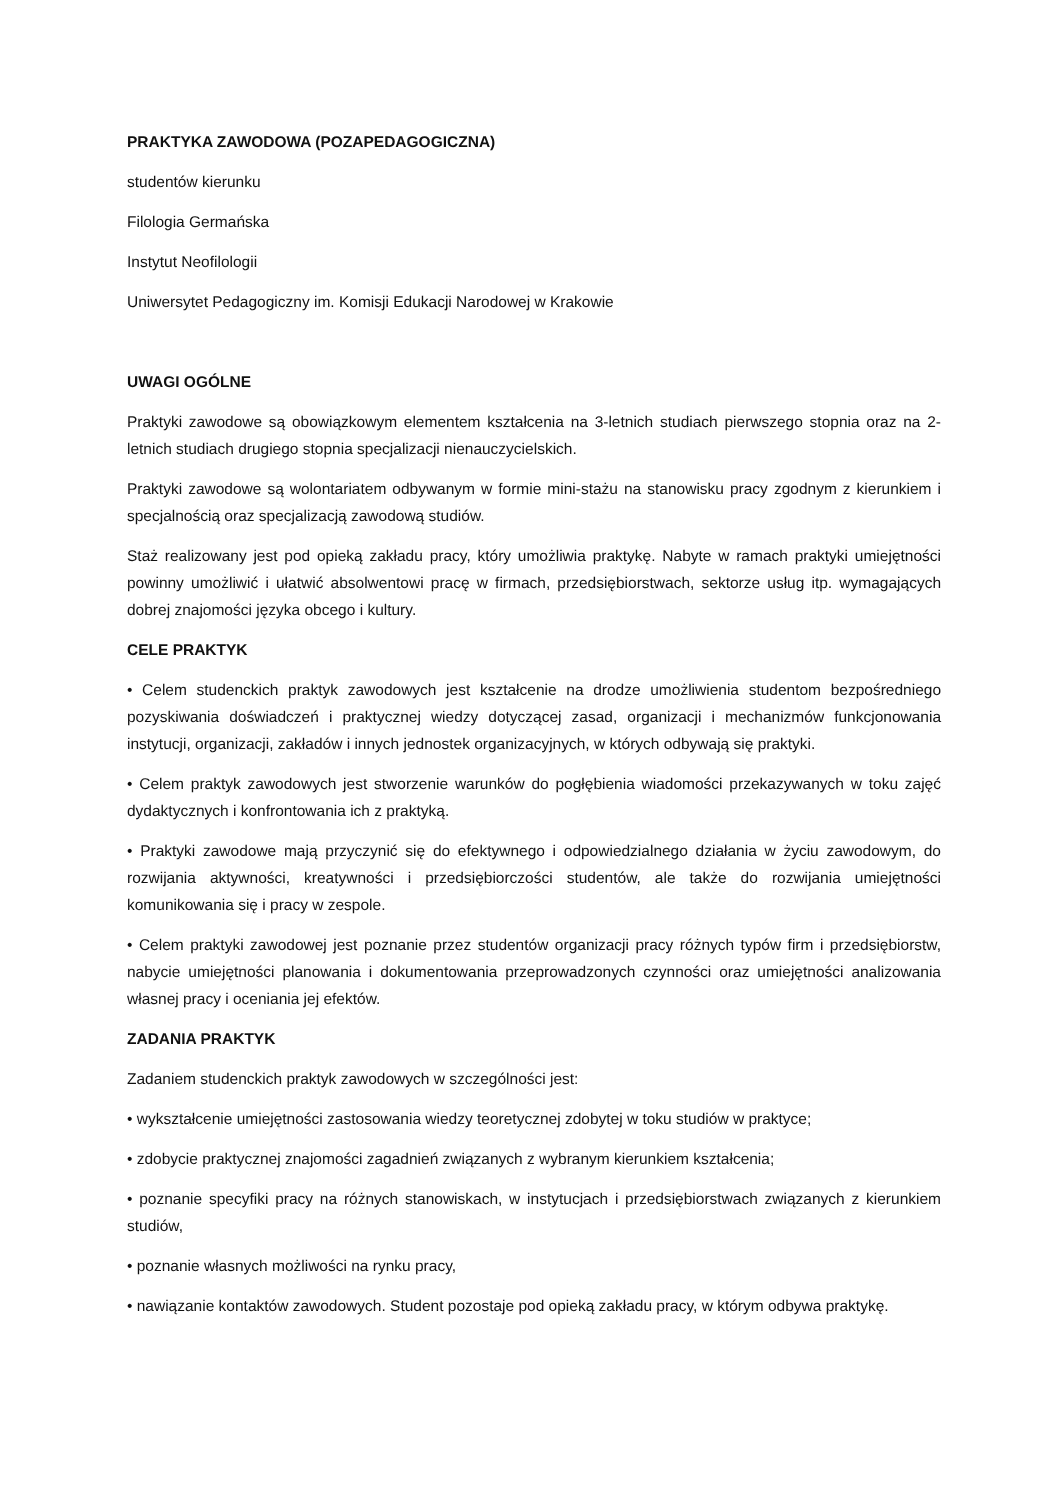PRAKTYKA ZAWODOWA (POZAPEDAGOGICZNA)
studentów kierunku
Filologia Germańska
Instytut Neofilologii
Uniwersytet Pedagogiczny im. Komisji Edukacji Narodowej w Krakowie
UWAGI OGÓLNE
Praktyki zawodowe są obowiązkowym elementem kształcenia na 3-letnich studiach pierwszego stopnia oraz na 2-letnich studiach drugiego stopnia specjalizacji nienauczycielskich.
Praktyki zawodowe są wolontariatem odbywanym w formie mini-stażu na stanowisku pracy zgodnym z kierunkiem i specjalnością oraz specjalizacją zawodową studiów.
Staż realizowany jest pod opieką zakładu pracy, który umożliwia praktykę. Nabyte w ramach praktyki umiejętności powinny umożliwić i ułatwić absolwentowi pracę w firmach, przedsiębiorstwach, sektorze usług itp. wymagających dobrej znajomości języka obcego i kultury.
CELE PRAKTYK
• Celem studenckich praktyk zawodowych jest kształcenie na drodze umożliwienia studentom bezpośredniego pozyskiwania doświadczeń i praktycznej wiedzy dotyczącej zasad, organizacji i mechanizmów funkcjonowania instytucji, organizacji, zakładów i innych jednostek organizacyjnych, w których odbywają się praktyki.
• Celem praktyk zawodowych jest stworzenie warunków do pogłębienia wiadomości przekazywanych w toku zajęć dydaktycznych i konfrontowania ich z praktyką.
• Praktyki zawodowe mają przyczynić się do efektywnego i odpowiedzialnego działania w życiu zawodowym, do rozwijania aktywności, kreatywności i przedsiębiorczości studentów, ale także do rozwijania umiejętności komunikowania się i pracy w zespole.
• Celem praktyki zawodowej jest poznanie przez studentów organizacji pracy różnych typów firm i przedsiębiorstw, nabycie umiejętności planowania i dokumentowania przeprowadzonych czynności oraz umiejętności analizowania własnej pracy i oceniania jej efektów.
ZADANIA PRAKTYK
Zadaniem studenckich praktyk zawodowych w szczególności jest:
• wykształcenie umiejętności zastosowania wiedzy teoretycznej zdobytej w toku studiów w praktyce;
• zdobycie praktycznej znajomości zagadnień związanych z wybranym kierunkiem kształcenia;
• poznanie specyfiki pracy na różnych stanowiskach, w instytucjach i przedsiębiorstwach związanych z kierunkiem studiów,
• poznanie własnych możliwości na rynku pracy,
• nawiązanie kontaktów zawodowych. Student pozostaje pod opieką zakładu pracy, w którym odbywa praktykę.